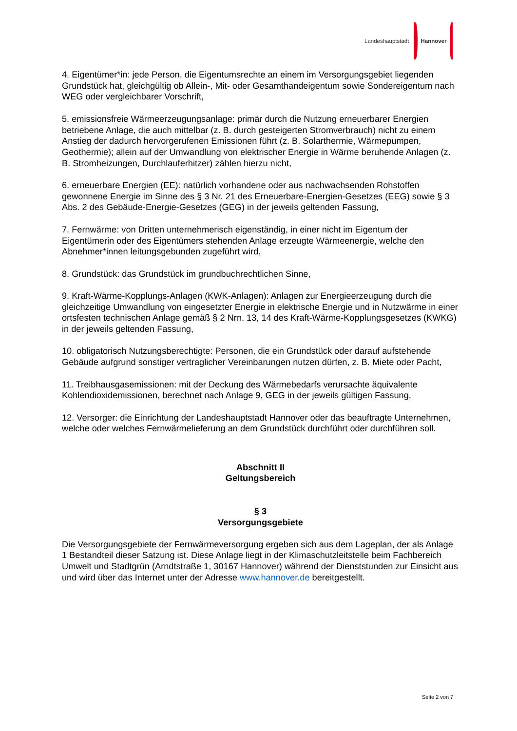Landeshauptstadt Hannover
4. Eigentümer*in: jede Person, die Eigentumsrechte an einem im Versorgungsgebiet liegenden Grundstück hat, gleichgültig ob Allein-, Mit- oder Gesamthandeigentum sowie Sondereigentum nach WEG oder vergleichbarer Vorschrift,
5. emissionsfreie Wärmeerzeugungsanlage: primär durch die Nutzung erneuerbarer Energien betriebene Anlage, die auch mittelbar (z. B. durch gesteigerten Stromverbrauch) nicht zu einem Anstieg der dadurch hervorgerufenen Emissionen führt (z. B. Solarthermie, Wärmepumpen, Geothermie); allein auf der Umwandlung von elektrischer Energie in Wärme beruhende Anlagen (z. B. Stromheizungen, Durchlauferhitzer) zählen hierzu nicht,
6. erneuerbare Energien (EE): natürlich vorhandene oder aus nachwachsenden Rohstoffen gewonnene Energie im Sinne des § 3 Nr. 21 des Erneuerbare-Energien-Gesetzes (EEG) sowie § 3 Abs. 2 des Gebäude-Energie-Gesetzes (GEG) in der jeweils geltenden Fassung,
7. Fernwärme: von Dritten unternehmerisch eigenständig, in einer nicht im Eigentum der Eigentümerin oder des Eigentümers stehenden Anlage erzeugte Wärmeenergie, welche den Abnehmer*innen leitungsgebunden zugeführt wird,
8. Grundstück: das Grundstück im grundbuchrechtlichen Sinne,
9. Kraft-Wärme-Kopplungs-Anlagen (KWK-Anlagen): Anlagen zur Energieerzeugung durch die gleichzeitige Umwandlung von eingesetzter Energie in elektrische Energie und in Nutzwärme in einer ortsfesten technischen Anlage gemäß § 2 Nrn. 13, 14 des Kraft-Wärme-Kopplungsgesetzes (KWKG) in der jeweils geltenden Fassung,
10. obligatorisch Nutzungsberechtigte: Personen, die ein Grundstück oder darauf aufstehende Gebäude aufgrund sonstiger vertraglicher Vereinbarungen nutzen dürfen, z. B. Miete oder Pacht,
11. Treibhausgasemissionen: mit der Deckung des Wärmebedarfs verursachte äquivalente Kohlendioxidemissionen, berechnet nach Anlage 9, GEG in der jeweils gültigen Fassung,
12. Versorger: die Einrichtung der Landeshauptstadt Hannover oder das beauftragte Unternehmen, welche oder welches Fernwärmelieferung an dem Grundstück durchführt oder durchführen soll.
Abschnitt II
Geltungsbereich
§ 3
Versorgungsgebiete
Die Versorgungsgebiete der Fernwärmeversorgung ergeben sich aus dem Lageplan, der als Anlage 1 Bestandteil dieser Satzung ist. Diese Anlage liegt in der Klimaschutzleitstelle beim Fachbereich Umwelt und Stadtgrün (Arndtstraße 1, 30167 Hannover) während der Dienststunden zur Einsicht aus und wird über das Internet unter der Adresse www.hannover.de bereitgestellt.
Seite 2 von 7